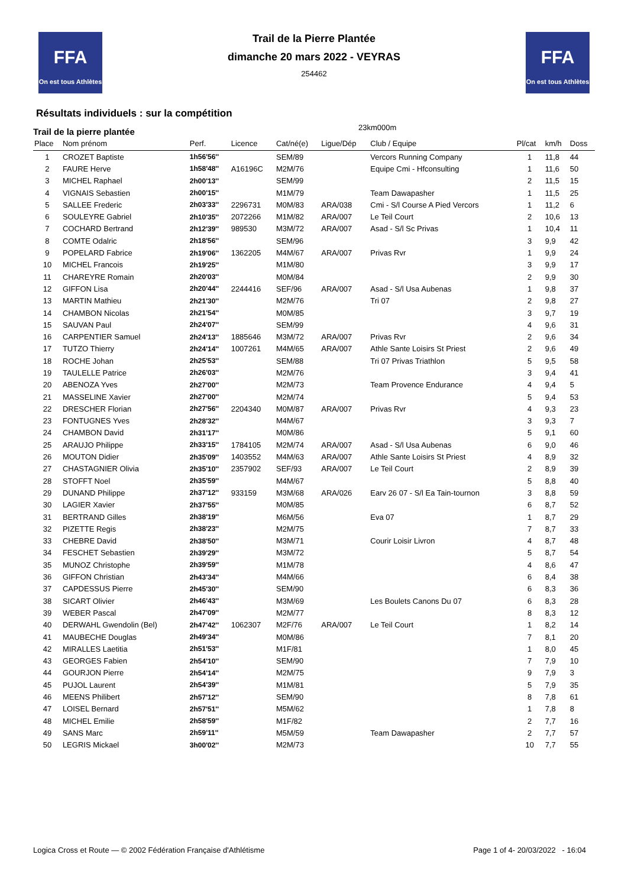FFA
On est tous Athlètes
FFA
On est tous Athlètes
Trail de la Pierre Plantée
dimanche 20 mars 2022 - VEYRAS
254462
Résultats individuels : sur la compétition
Trail de la pierre plantée 23km000m
| Place | Nom prénom | Perf. | Licence | Cat/né(e) | Ligue/Dép | Club / Equipe | Pl/cat | km/h | Doss |
| --- | --- | --- | --- | --- | --- | --- | --- | --- | --- |
| 1 | CROZET Baptiste | 1h56'56'' | | SEM/89 | | Vercors Running Company | 1 | 11,8 | 44 |
| 2 | FAURE Herve | 1h58'48'' | A16196C | M2M/76 | | Equipe Cmi - Hfconsulting | 1 | 11,6 | 50 |
| 3 | MICHEL Raphael | 2h00'13'' | | SEM/99 | | | 2 | 11,5 | 15 |
| 4 | VIGNAIS Sebastien | 2h00'15'' | | M1M/79 | | Team Dawapasher | 1 | 11,5 | 25 |
| 5 | SALLEE Frederic | 2h03'33'' | 2296731 | M0M/83 | ARA/038 | Cmi - S/l Course A Pied Vercors | 1 | 11,2 | 6 |
| 6 | SOULEYRE Gabriel | 2h10'35'' | 2072266 | M1M/82 | ARA/007 | Le Teil Court | 2 | 10,6 | 13 |
| 7 | COCHARD Bertrand | 2h12'39'' | 989530 | M3M/72 | ARA/007 | Asad - S/l Sc Privas | 1 | 10,4 | 11 |
| 8 | COMTE Odalric | 2h18'56'' | | SEM/96 | | | 3 | 9,9 | 42 |
| 9 | POPELARD Fabrice | 2h19'06'' | 1362205 | M4M/67 | ARA/007 | Privas Rvr | 1 | 9,9 | 24 |
| 10 | MICHEL Francois | 2h19'25'' | | M1M/80 | | | 3 | 9,9 | 17 |
| 11 | CHAREYRE Romain | 2h20'03'' | | M0M/84 | | | 2 | 9,9 | 30 |
| 12 | GIFFON Lisa | 2h20'44'' | 2244416 | SEF/96 | ARA/007 | Asad - S/l Usa Aubenas | 1 | 9,8 | 37 |
| 13 | MARTIN Mathieu | 2h21'30'' | | M2M/76 | | Tri 07 | 2 | 9,8 | 27 |
| 14 | CHAMBON Nicolas | 2h21'54'' | | M0M/85 | | | 3 | 9,7 | 19 |
| 15 | SAUVAN Paul | 2h24'07'' | | SEM/99 | | | 4 | 9,6 | 31 |
| 16 | CARPENTIER Samuel | 2h24'13'' | 1885646 | M3M/72 | ARA/007 | Privas Rvr | 2 | 9,6 | 34 |
| 17 | TUTZO Thierry | 2h24'14'' | 1007261 | M4M/65 | ARA/007 | Athle Sante Loisirs St Priest | 2 | 9,6 | 49 |
| 18 | ROCHE Johan | 2h25'53'' | | SEM/88 | | Tri 07 Privas Triathlon | 5 | 9,5 | 58 |
| 19 | TAULELLE Patrice | 2h26'03'' | | M2M/76 | | | 3 | 9,4 | 41 |
| 20 | ABENOZA Yves | 2h27'00'' | | M2M/73 | | Team Provence Endurance | 4 | 9,4 | 5 |
| 21 | MASSELINE Xavier | 2h27'00'' | | M2M/74 | | | 5 | 9,4 | 53 |
| 22 | DRESCHER Florian | 2h27'56'' | 2204340 | M0M/87 | ARA/007 | Privas Rvr | 4 | 9,3 | 23 |
| 23 | FONTUGNES Yves | 2h28'32'' | | M4M/67 | | | 3 | 9,3 | 7 |
| 24 | CHAMBON David | 2h31'17'' | | M0M/86 | | | 5 | 9,1 | 60 |
| 25 | ARAUJO Philippe | 2h33'15'' | 1784105 | M2M/74 | ARA/007 | Asad - S/l Usa Aubenas | 6 | 9,0 | 46 |
| 26 | MOUTON Didier | 2h35'09'' | 1403552 | M4M/63 | ARA/007 | Athle Sante Loisirs St Priest | 4 | 8,9 | 32 |
| 27 | CHASTAGNIER Olivia | 2h35'10'' | 2357902 | SEF/93 | ARA/007 | Le Teil Court | 2 | 8,9 | 39 |
| 28 | STOFFT Noel | 2h35'59'' | | M4M/67 | | | 5 | 8,8 | 40 |
| 29 | DUNAND Philippe | 2h37'12'' | 933159 | M3M/68 | ARA/026 | Earv 26 07 - S/l Ea Tain-tournon | 3 | 8,8 | 59 |
| 30 | LAGIER Xavier | 2h37'55'' | | M0M/85 | | | 6 | 8,7 | 52 |
| 31 | BERTRAND Gilles | 2h38'19'' | | M6M/56 | | Eva 07 | 1 | 8,7 | 29 |
| 32 | PIZETTE Regis | 2h38'23'' | | M2M/75 | | | 7 | 8,7 | 33 |
| 33 | CHEBRE David | 2h38'50'' | | M3M/71 | | Courir Loisir Livron | 4 | 8,7 | 48 |
| 34 | FESCHET Sebastien | 2h39'29'' | | M3M/72 | | | 5 | 8,7 | 54 |
| 35 | MUNOZ Christophe | 2h39'59'' | | M1M/78 | | | 4 | 8,6 | 47 |
| 36 | GIFFON Christian | 2h43'34'' | | M4M/66 | | | 6 | 8,4 | 38 |
| 37 | CAPDESSUS Pierre | 2h45'30'' | | SEM/90 | | | 6 | 8,3 | 36 |
| 38 | SICART Olivier | 2h46'43'' | | M3M/69 | | Les Boulets Canons Du 07 | 6 | 8,3 | 28 |
| 39 | WEBER Pascal | 2h47'09'' | | M2M/77 | | | 8 | 8,3 | 12 |
| 40 | DERWAHL Gwendolin (Bel) | 2h47'42'' | 1062307 | M2F/76 | ARA/007 | Le Teil Court | 1 | 8,2 | 14 |
| 41 | MAUBECHE Douglas | 2h49'34'' | | M0M/86 | | | 7 | 8,1 | 20 |
| 42 | MIRALLES Laetitia | 2h51'53'' | | M1F/81 | | | 1 | 8,0 | 45 |
| 43 | GEORGES Fabien | 2h54'10'' | | SEM/90 | | | 7 | 7,9 | 10 |
| 44 | GOURJON Pierre | 2h54'14'' | | M2M/75 | | | 9 | 7,9 | 3 |
| 45 | PUJOL Laurent | 2h54'39'' | | M1M/81 | | | 5 | 7,9 | 35 |
| 46 | MEENS Philibert | 2h57'12'' | | SEM/90 | | | 8 | 7,8 | 61 |
| 47 | LOISEL Bernard | 2h57'51'' | | M5M/62 | | | 1 | 7,8 | 8 |
| 48 | MICHEL Emilie | 2h58'59'' | | M1F/82 | | | 2 | 7,7 | 16 |
| 49 | SANS Marc | 2h59'11'' | | M5M/59 | | Team Dawapasher | 2 | 7,7 | 57 |
| 50 | LEGRIS Mickael | 3h00'02'' | | M2M/73 | | | 10 | 7,7 | 55 |
Logica Cross et Route — © 2002 Fédération Française d'Athlétisme Page 1 of 4- 20/03/2022 - 16:04